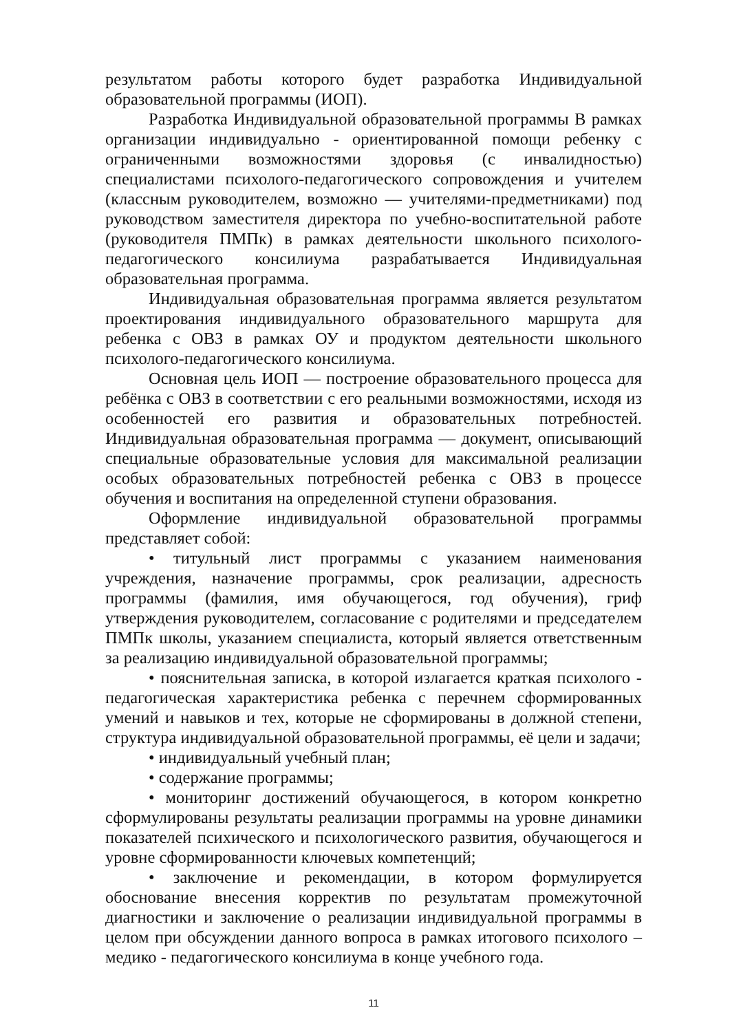результатом работы которого будет разработка Индивидуальной образовательной программы (ИОП).
Разработка Индивидуальной образовательной программы В рамках организации индивидуально - ориентированной помощи ребенку с ограниченными возможностями здоровья (с инвалидностью) специалистами психолого-педагогического сопровождения и учителем (классным руководителем, возможно — учителями-предметниками) под руководством заместителя директора по учебно-воспитательной работе (руководителя ПМПк) в рамках деятельности школьного психолого-педагогического консилиума разрабатывается Индивидуальная образовательная программа.
Индивидуальная образовательная программа является результатом проектирования индивидуального образовательного маршрута для ребенка с ОВЗ в рамках ОУ и продуктом деятельности школьного психолого-педагогического консилиума.
Основная цель ИОП — построение образовательного процесса для ребёнка с ОВЗ в соответствии с его реальными возможностями, исходя из особенностей его развития и образовательных потребностей. Индивидуальная образовательная программа — документ, описывающий специальные образовательные условия для максимальной реализации особых образовательных потребностей ребенка с ОВЗ в процессе обучения и воспитания на определенной ступени образования.
Оформление индивидуальной образовательной программы представляет собой:
• титульный лист программы с указанием наименования учреждения, назначение программы, срок реализации, адресность программы (фамилия, имя обучающегося, год обучения), гриф утверждения руководителем, согласование с родителями и председателем ПМПк школы, указанием специалиста, который является ответственным за реализацию индивидуальной образовательной программы;
• пояснительная записка, в которой излагается краткая психолого - педагогическая характеристика ребенка с перечнем сформированных умений и навыков и тех, которые не сформированы в должной степени, структура индивидуальной образовательной программы, её цели и задачи;
• индивидуальный учебный план;
• содержание программы;
• мониторинг достижений обучающегося, в котором конкретно сформулированы результаты реализации программы на уровне динамики показателей психического и психологического развития, обучающегося и уровне сформированности ключевых компетенций;
• заключение и рекомендации, в котором формулируется обоснование внесения корректив по результатам промежуточной диагностики и заключение о реализации индивидуальной программы в целом при обсуждении данного вопроса в рамках итогового психолого – медико - педагогического консилиума в конце учебного года.
11